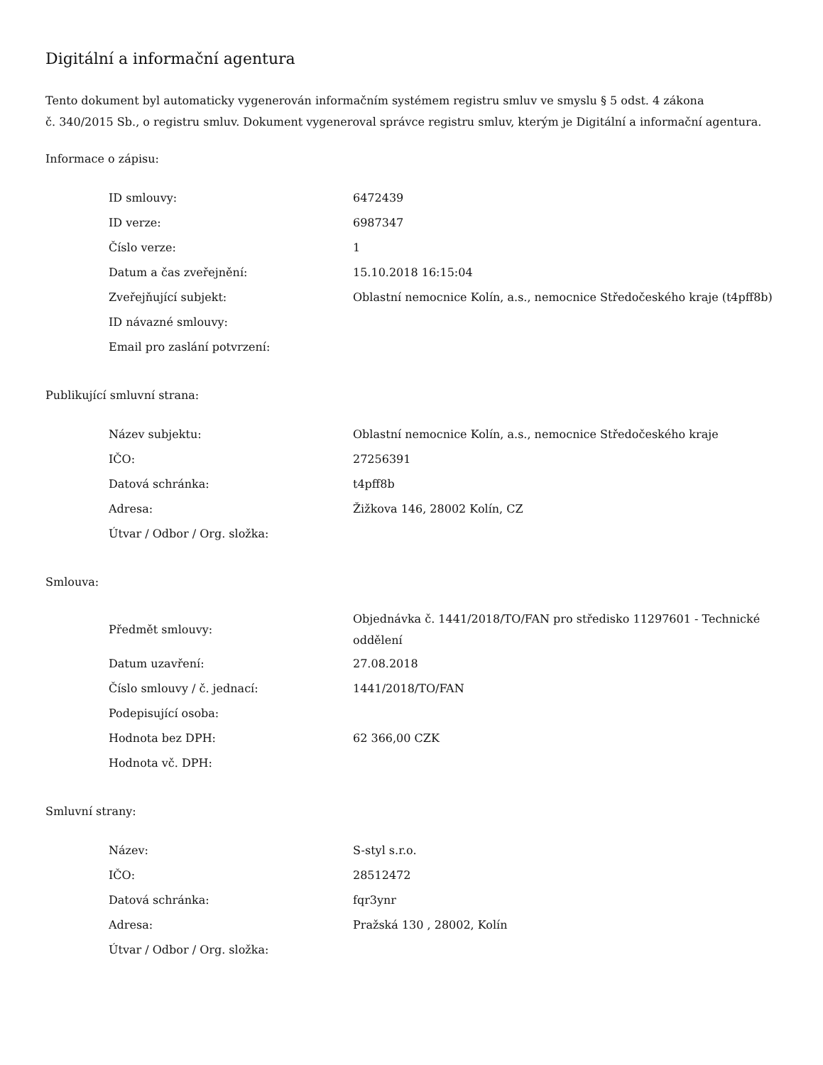Digitální a informační agentura
Tento dokument byl automaticky vygenerován informačním systémem registru smluv ve smyslu § 5 odst. 4 zákona
č. 340/2015 Sb., o registru smluv. Dokument vygeneroval správce registru smluv, kterým je Digitální a informační agentura.
Informace o zápisu:
| ID smlouvy: | 6472439 |
| ID verze: | 6987347 |
| Číslo verze: | 1 |
| Datum a čas zveřejnění: | 15.10.2018 16:15:04 |
| Zveřejňující subjekt: | Oblastní nemocnice Kolín, a.s., nemocnice Středočeského kraje (t4pff8b) |
| ID návazné smlouvy: | |
| Email pro zaslání potvrzení: | |
Publikující smluvní strana:
| Název subjektu: | Oblastní nemocnice Kolín, a.s., nemocnice Středočeského kraje |
| IČO: | 27256391 |
| Datová schránka: | t4pff8b |
| Adresa: | Žižkova 146, 28002 Kolín, CZ |
| Útvar / Odbor / Org. složka: | |
Smlouva:
| Předmět smlouvy: | Objednávka č. 1441/2018/TO/FAN pro středisko 11297601 - Technické oddělení |
| Datum uzavření: | 27.08.2018 |
| Číslo smlouvy / č. jednací: | 1441/2018/TO/FAN |
| Podepisující osoba: | |
| Hodnota bez DPH: | 62 366,00 CZK |
| Hodnota vč. DPH: | |
Smluvní strany:
| Název: | S-styl s.r.o. |
| IČO: | 28512472 |
| Datová schránka: | fqr3ynr |
| Adresa: | Pražská 130 , 28002, Kolín |
| Útvar / Odbor / Org. složka: | |